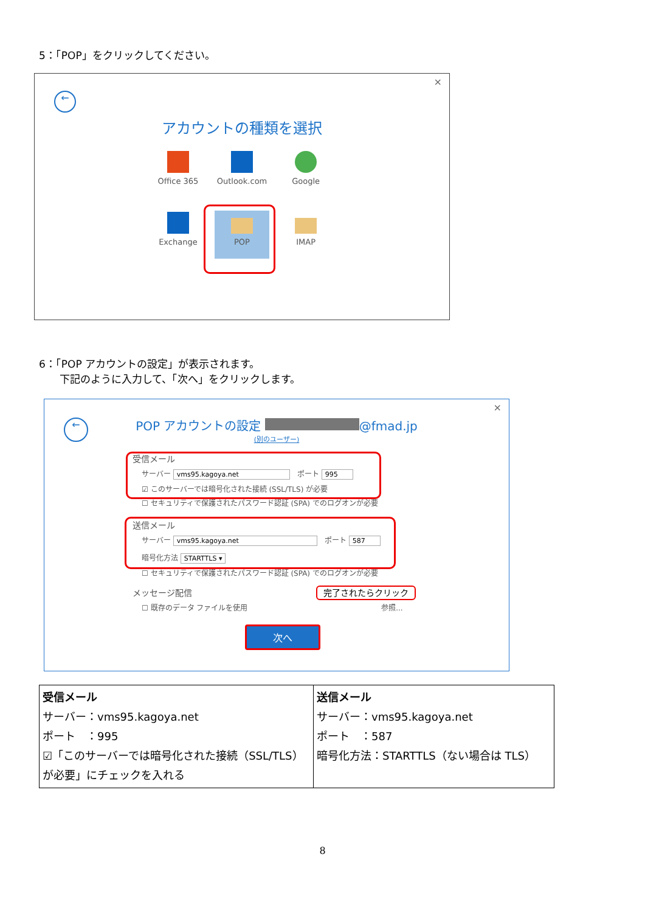5：「POP」をクリックしてください。
×
←
アカウントの種類を選択
Office 365 Outlook.com Google
Exchange
POP
IMAP
6：「POP アカウントの設定」が表示されます。
　　下記のように入力して、「次へ」をクリックします。
×
←
POP アカウントの設定 @fmad.jp
(別のユーザー)
受信メール
サーバー vms95.kagoya.net　ポート 995
☑ このサーバーでは暗号化された接続 (SSL/TLS) が必要
☐ セキュリティで保護されたパスワード認証 (SPA) でのログオンが必要
送信メール
サーバー vms95.kagoya.net　ポート 587
暗号化方法 STARTTLS ▾
☐ セキュリティで保護されたパスワード認証 (SPA) でのログオンが必要
メッセージ配信 完了されたらクリック
☐ 既存のデータ ファイルを使用 　　　　　　　　　　　　　　　　　　参照...
次へ
| 受信メール サーバー：vms95.kagoya.net ポート ：995 ☑「このサーバーでは暗号化された接続（SSL/TLS）が必要」にチェックを入れる | 送信メール サーバー：vms95.kagoya.net ポート ：587 暗号化方法：STARTTLS（ない場合は TLS） |
8